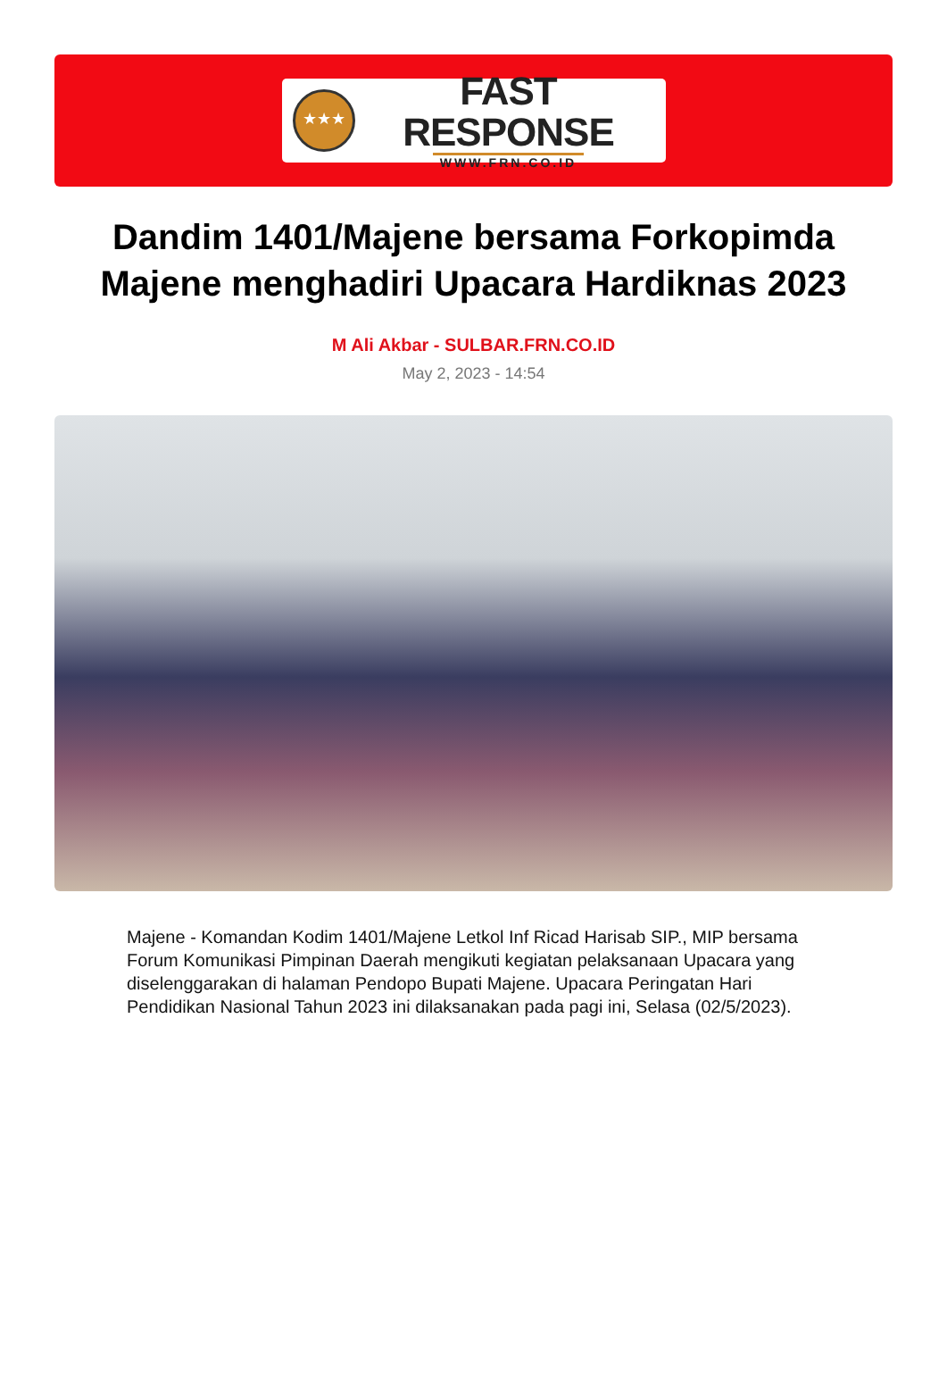★★★
FAST RESPONSE
WWW.FRN.CO.ID
Dandim 1401/Majene bersama Forkopimda Majene menghadiri Upacara Hardiknas 2023
M Ali Akbar - SULBAR.FRN.CO.ID
May 2, 2023 - 14:54
Majene - Komandan Kodim 1401/Majene Letkol Inf Ricad Harisab SIP., MIP bersama Forum Komunikasi Pimpinan Daerah mengikuti kegiatan pelaksanaan Upacara yang diselenggarakan di halaman Pendopo Bupati Majene. Upacara Peringatan Hari Pendidikan Nasional Tahun 2023 ini dilaksanakan pada pagi ini, Selasa (02/5/2023).